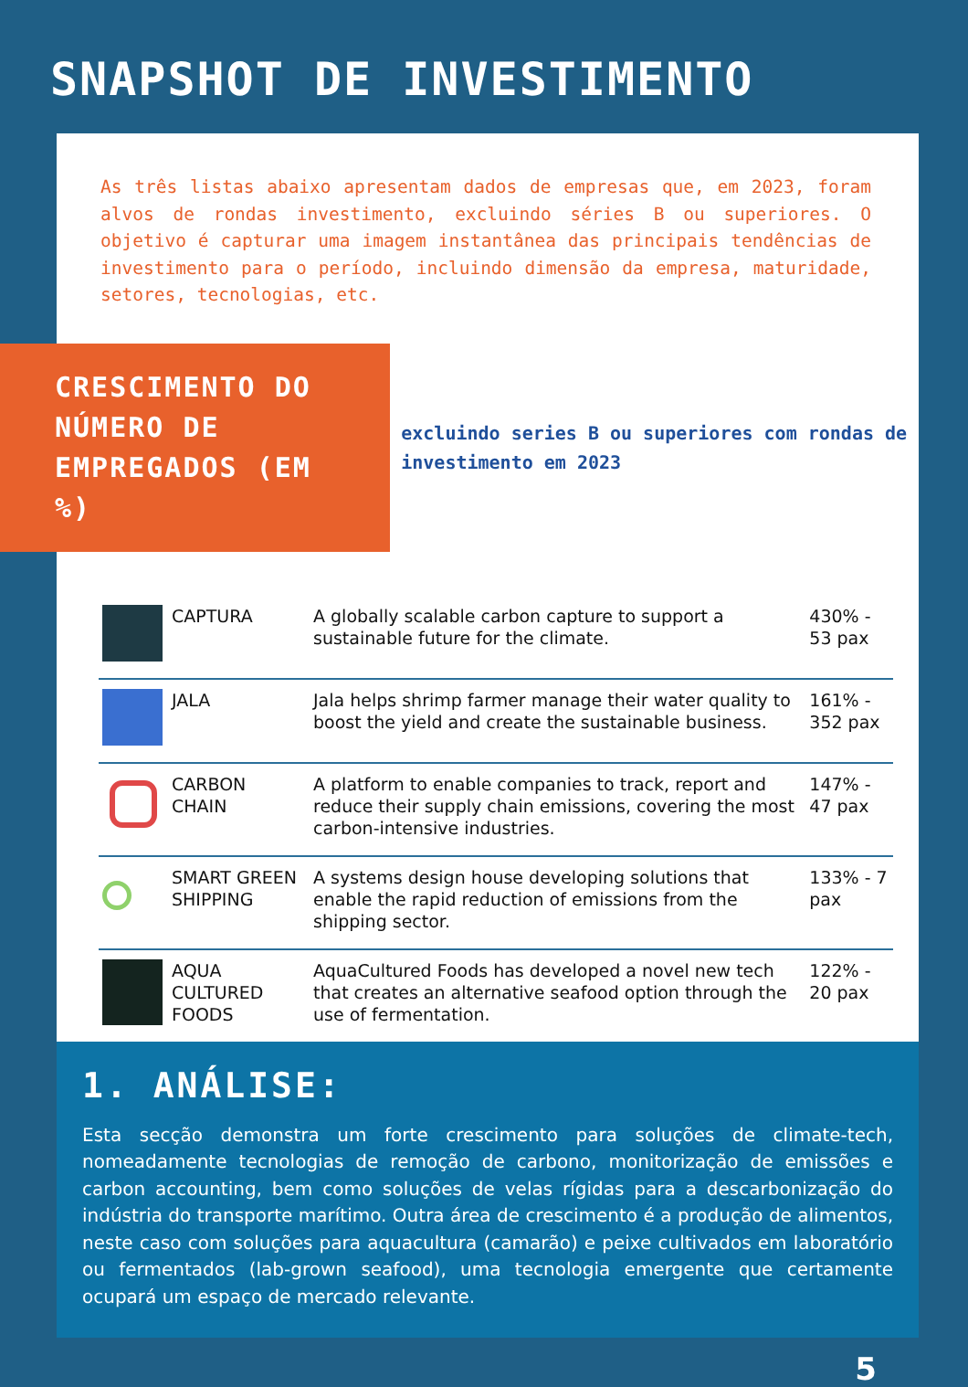SNAPSHOT DE INVESTIMENTO
As três listas abaixo apresentam dados de empresas que, em 2023, foram alvos de rondas investimento, excluindo séries B ou superiores. O objetivo é capturar uma imagem instantânea das principais tendências de investimento para o período, incluindo dimensão da empresa, maturidade, setores, tecnologias, etc.
CRESCIMENTO DO NÚMERO DE EMPREGADOS (EM %)
excluindo series B ou superiores com rondas de investimento em 2023
| | CAPTURA | A globally scalable carbon capture to support a sustainable future for the climate. | 430% - 53 pax |
| | JALA | Jala helps shrimp farmer manage their water quality to boost the yield and create the sustainable business. | 161% - 352 pax |
| | CARBON CHAIN | A platform to enable companies to track, report and reduce their supply chain emissions, covering the most carbon-intensive industries. | 147% - 47 pax |
| | SMART GREEN SHIPPING | A systems design house developing solutions that enable the rapid reduction of emissions from the shipping sector. | 133% - 7 pax |
| | AQUA CULTURED FOODS | AquaCultured Foods has developed a novel new tech that creates an alternative seafood option through the use of fermentation. | 122% - 20 pax |
1. ANÁLISE:
Esta secção demonstra um forte crescimento para soluções de climate-tech, nomeadamente tecnologias de remoção de carbono, monitorização de emissões e carbon accounting, bem como soluções de velas rígidas para a descarbonização do indústria do transporte marítimo. Outra área de crescimento é a produção de alimentos, neste caso com soluções para aquacultura (camarão) e peixe cultivados em laboratório ou fermentados (lab-grown seafood), uma tecnologia emergente que certamente ocupará um espaço de mercado relevante.
5